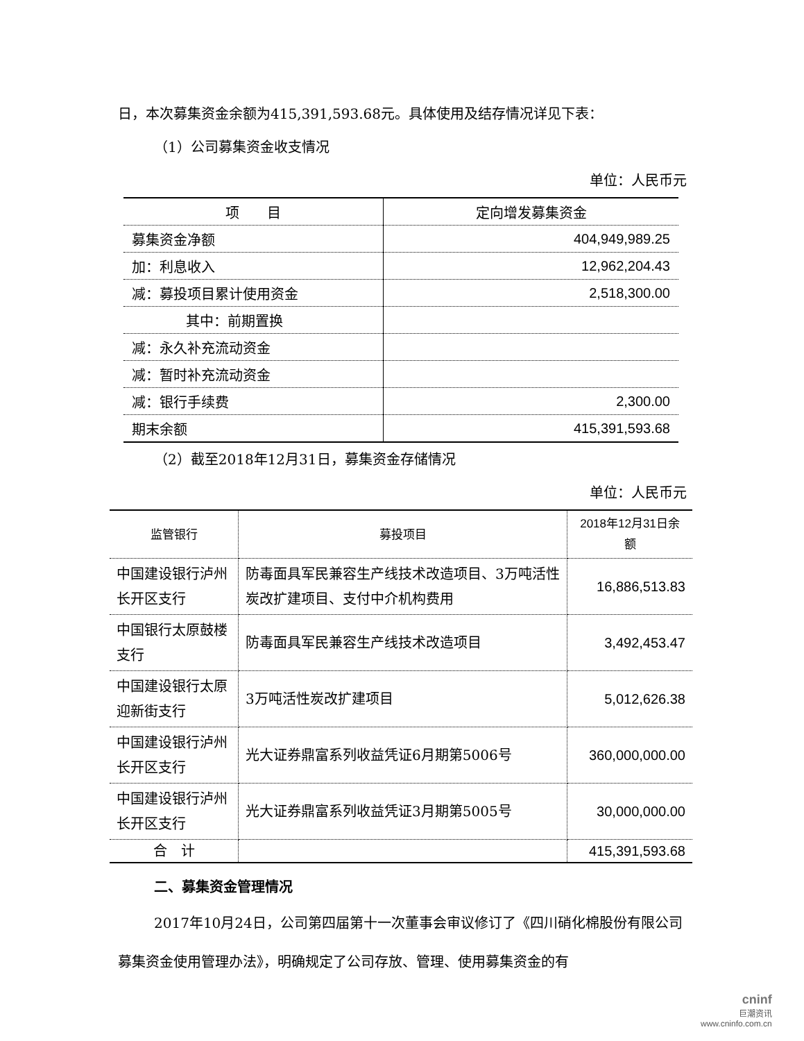日，本次募集资金余额为415,391,593.68元。具体使用及结存情况详见下表：
（1）公司募集资金收支情况
单位：人民币元
| 项 目 | 定向增发募集资金 |
| --- | --- |
| 募集资金净额 | 404,949,989.25 |
| 加：利息收入 | 12,962,204.43 |
| 减：募投项目累计使用资金 | 2,518,300.00 |
| 其中：前期置换 | |
| 减：永久补充流动资金 | |
| 减：暂时补充流动资金 | |
| 减：银行手续费 | 2,300.00 |
| 期末余额 | 415,391,593.68 |
（2）截至2018年12月31日，募集资金存储情况
单位：人民币元
| 监管银行 | 募投项目 | 2018年12月31日余额 |
| --- | --- | --- |
| 中国建设银行泸州长开区支行 | 防毒面具军民兼容生产线技术改造项目、3万吨活性炭改扩建项目、支付中介机构费用 | 16,886,513.83 |
| 中国银行太原鼓楼支行 | 防毒面具军民兼容生产线技术改造项目 | 3,492,453.47 |
| 中国建设银行太原迎新街支行 | 3万吨活性炭改扩建项目 | 5,012,626.38 |
| 中国建设银行泸州长开区支行 | 光大证券鼎富系列收益凭证6月期第5006号 | 360,000,000.00 |
| 中国建设银行泸州长开区支行 | 光大证券鼎富系列收益凭证3月期第5005号 | 30,000,000.00 |
| 合 计 | | 415,391,593.68 |
二、募集资金管理情况
2017年10月24日，公司第四届第十一次董事会审议修订了《四川硝化棉股份有限公司募集资金使用管理办法》，明确规定了公司存放、管理、使用募集资金的有
cninf
巨潮资讯
www.cninfo.com.cn